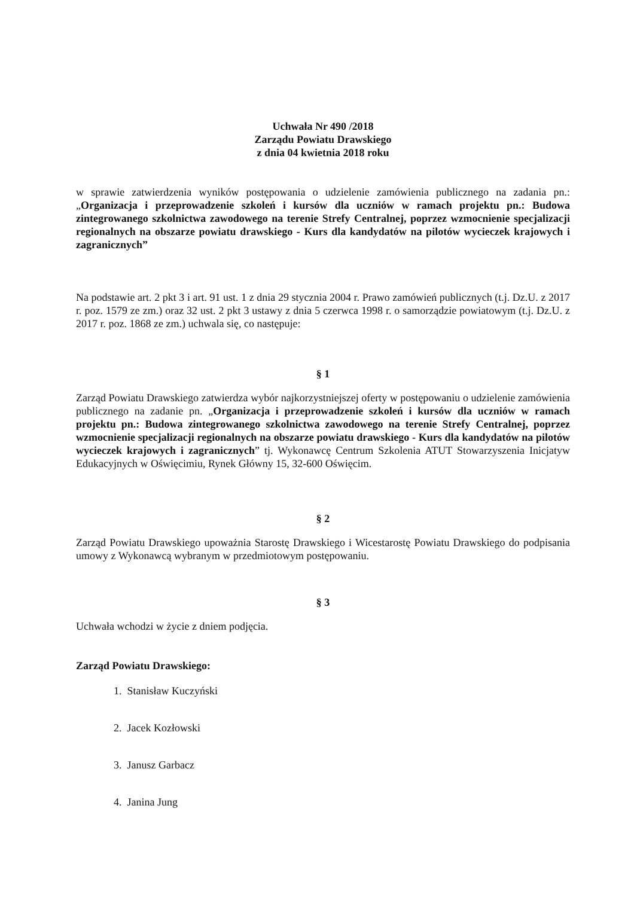Uchwała Nr 490 /2018
Zarządu Powiatu Drawskiego
z dnia 04 kwietnia 2018 roku
w sprawie zatwierdzenia wyników postępowania o udzielenie zamówienia publicznego na zadania pn.: „Organizacja i przeprowadzenie szkoleń i kursów dla uczniów w ramach projektu pn.: Budowa zintegrowanego szkolnictwa zawodowego na terenie Strefy Centralnej, poprzez wzmocnienie specjalizacji regionalnych na obszarze powiatu drawskiego - Kurs dla kandydatów na pilotów wycieczek krajowych i zagranicznych”
Na podstawie art. 2 pkt 3 i art. 91 ust. 1 z dnia 29 stycznia 2004 r. Prawo zamówień publicznych (t.j. Dz.U. z 2017 r. poz. 1579 ze zm.) oraz 32 ust. 2 pkt 3 ustawy z dnia 5 czerwca 1998 r. o samorządzie powiatowym (t.j. Dz.U. z 2017 r. poz. 1868 ze zm.) uchwala się, co następuje:
§ 1
Zarząd Powiatu Drawskiego zatwierdza wybór najkorzystniejszej oferty w postępowaniu o udzielenie zamówienia publicznego na zadanie pn. „Organizacja i przeprowadzenie szkoleń i kursów dla uczniów w ramach projektu pn.: Budowa zintegrowanego szkolnictwa zawodowego na terenie Strefy Centralnej, poprzez wzmocnienie specjalizacji regionalnych na obszarze powiatu drawskiego - Kurs dla kandydatów na pilotów wycieczek krajowych i zagranicznych” tj. Wykonawcę Centrum Szkolenia ATUT Stowarzyszenia Inicjatyw Edukacyjnych w Oświęcimiu, Rynek Główny 15, 32-600 Oświęcim.
§ 2
Zarząd Powiatu Drawskiego upoważnia Starostę Drawskiego i Wicestarostę Powiatu Drawskiego do podpisania umowy z Wykonawcą wybranym w przedmiotowym postępowaniu.
§ 3
Uchwała wchodzi w życie z dniem podjęcia.
Zarząd Powiatu Drawskiego:
1. Stanisław Kuczyński
2. Jacek Kozłowski
3. Janusz Garbacz
4. Janina Jung